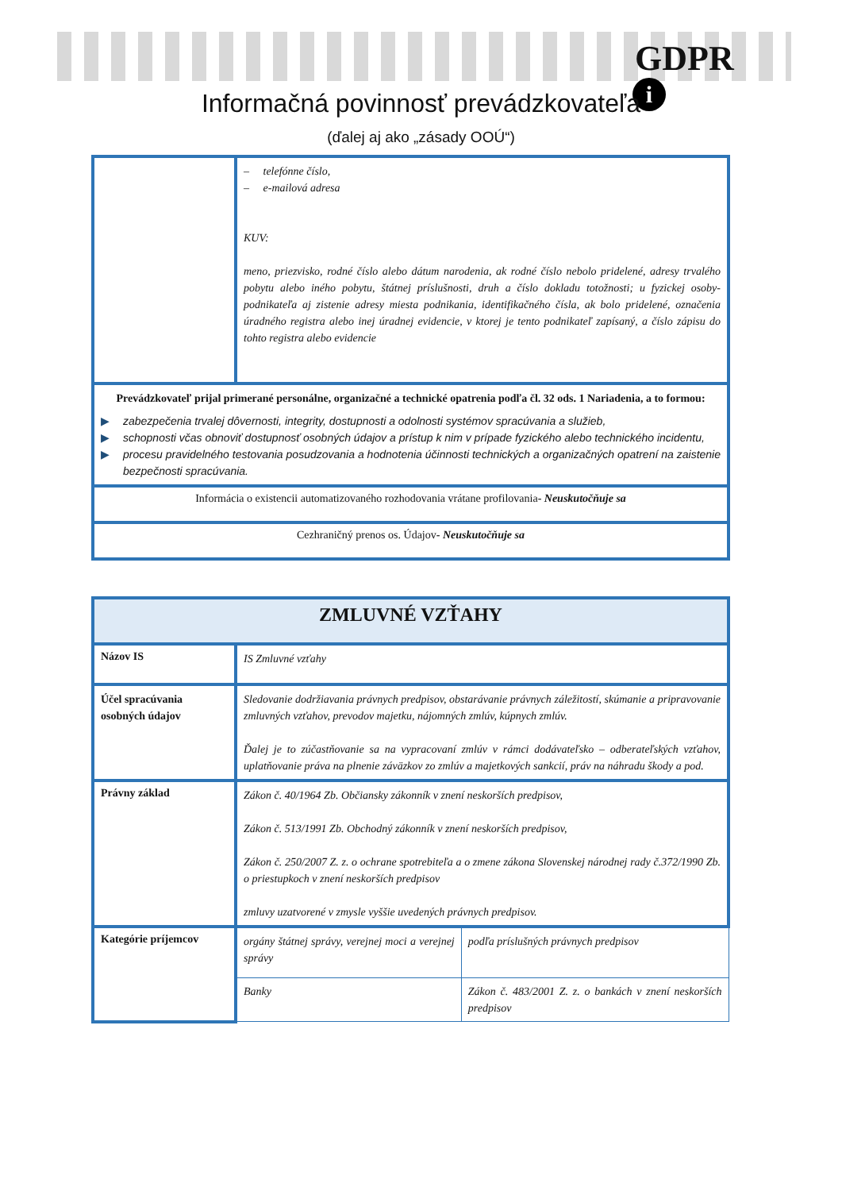GDPR
i
Informačná povinnosť prevádzkovateľa
(ďalej aj ako „zásady OOÚ“)
| | – telefónne číslo, – e-mailová adresa KUV: meno, priezvisko, rodné číslo alebo dátum narodenia, ak rodné číslo nebolo pridelené, adresy trvalého pobytu alebo iného pobytu, štátnej príslušnosti, druh a číslo dokladu totožnosti; u fyzickej osoby-podnikateľa aj zistenie adresy miesta podnikania, identifikačného čísla, ak bolo pridelené, označenia úradného registra alebo inej úradnej evidencie, v ktorej je tento podnikateľ zapísaný, a číslo zápisu do tohto registra alebo evidencie |
| Prevádzkovateľ prijal primerané personálne, organizačné a technické opatrenia podľa čl. 32 ods. 1 Nariadenia, a to formou: ▶ zabezpečenia trvalej dôvernosti, integrity, dostupnosti a odolnosti systémov spracúvania a služieb, ▶ schopnosti včas obnoviť dostupnosť osobných údajov a prístup k nim v prípade fyzického alebo technického incidentu, ▶ procesu pravidelného testovania posudzovania a hodnotenia účinnosti technických a organizačných opatrení na zaistenie bezpečnosti spracúvania. | |
| Informácia o existencii automatizovaného rozhodovania vrátane profilovania - Neuskutočňuje sa | |
| Cezhraničný prenos os. Údajov - Neuskutočňuje sa | |
| ZMLUVNÉ VZŤAHY | | |
| --- | --- | --- |
| Názov IS | IS Zmluvné vzťahy | |
| Účel spracúvania osobných údajov | Sledovanie dodržiavania právnych predpisov, obstarávanie právnych záležitostí, skúmanie a pripravovanie zmluvných vzťahov, prevodov majetku, nájomných zmlúv, kúpnych zmlúv. Ďalej je to zúčastňovanie sa na vypracovaní zmlúv v rámci dodávateľsko – odberateľských vzťahov, uplatňovanie práva na plnenie záväzkov zo zmlúv a majetkových sankcií, práv na náhradu škody a pod. | |
| Právny základ | Zákon č. 40/1964 Zb. Občiansky zákonník v znení neskorších predpisov, Zákon č. 513/1991 Zb. Obchodný zákonník v znení neskorších predpisov, Zákon č. 250/2007 Z. z. o ochrane spotrebiteľa a o zmene zákona Slovenskej národnej rady č.372/1990 Zb. o priestupkoch v znení neskorších predpisov zmluvy uzatvorené v zmysle vyššie uvedených právnych predpisov. | |
| Kategórie príjemcov | orgány štátnej správy, verejnej moci a verejnej správy | podľa príslušných právnych predpisov |
| | Banky | Zákon č. 483/2001 Z. z. o bankách v znení neskorších predpisov |